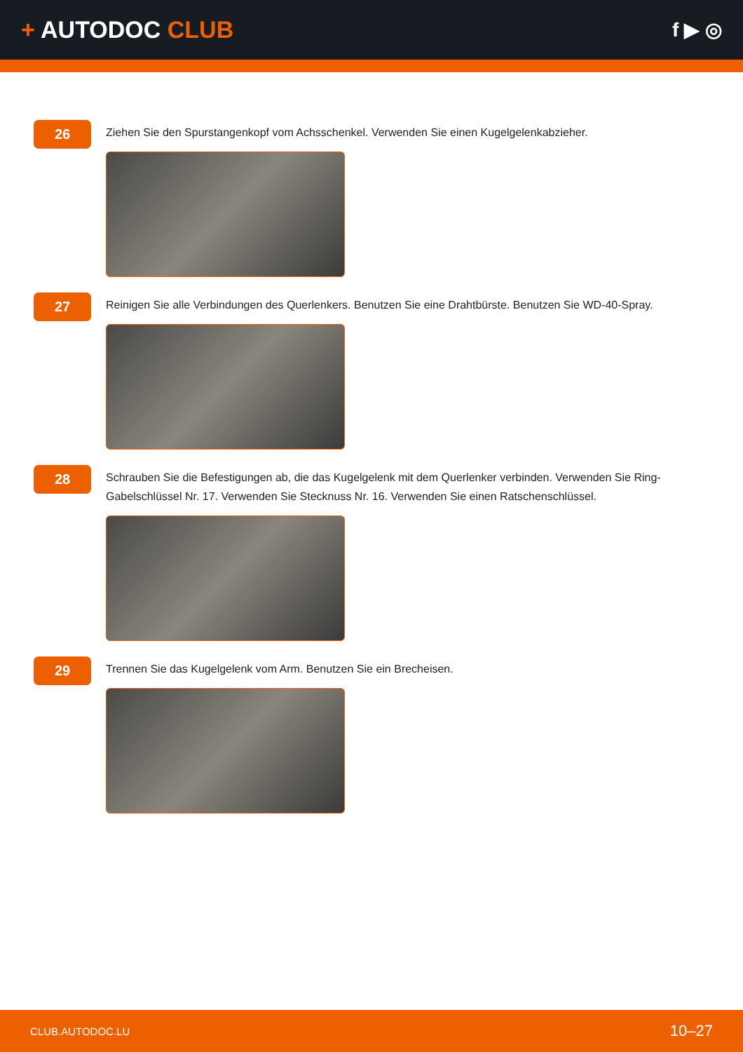+ AUTODOC CLUB
f ▶ ◎
26
Ziehen Sie den Spurstangenkopf vom Achsschenkel. Verwenden Sie einen Kugelgelenkabzieher.
27
Reinigen Sie alle Verbindungen des Querlenkers. Benutzen Sie eine Drahtbürste. Benutzen Sie WD-40-Spray.
28
Schrauben Sie die Befestigungen ab, die das Kugelgelenk mit dem Querlenker verbinden. Verwenden Sie Ring-Gabelschlüssel Nr. 17. Verwenden Sie Stecknuss Nr. 16. Verwenden Sie einen Ratschenschlüssel.
29
Trennen Sie das Kugelgelenk vom Arm. Benutzen Sie ein Brecheisen.
CLUB.AUTODOC.LU 10–27